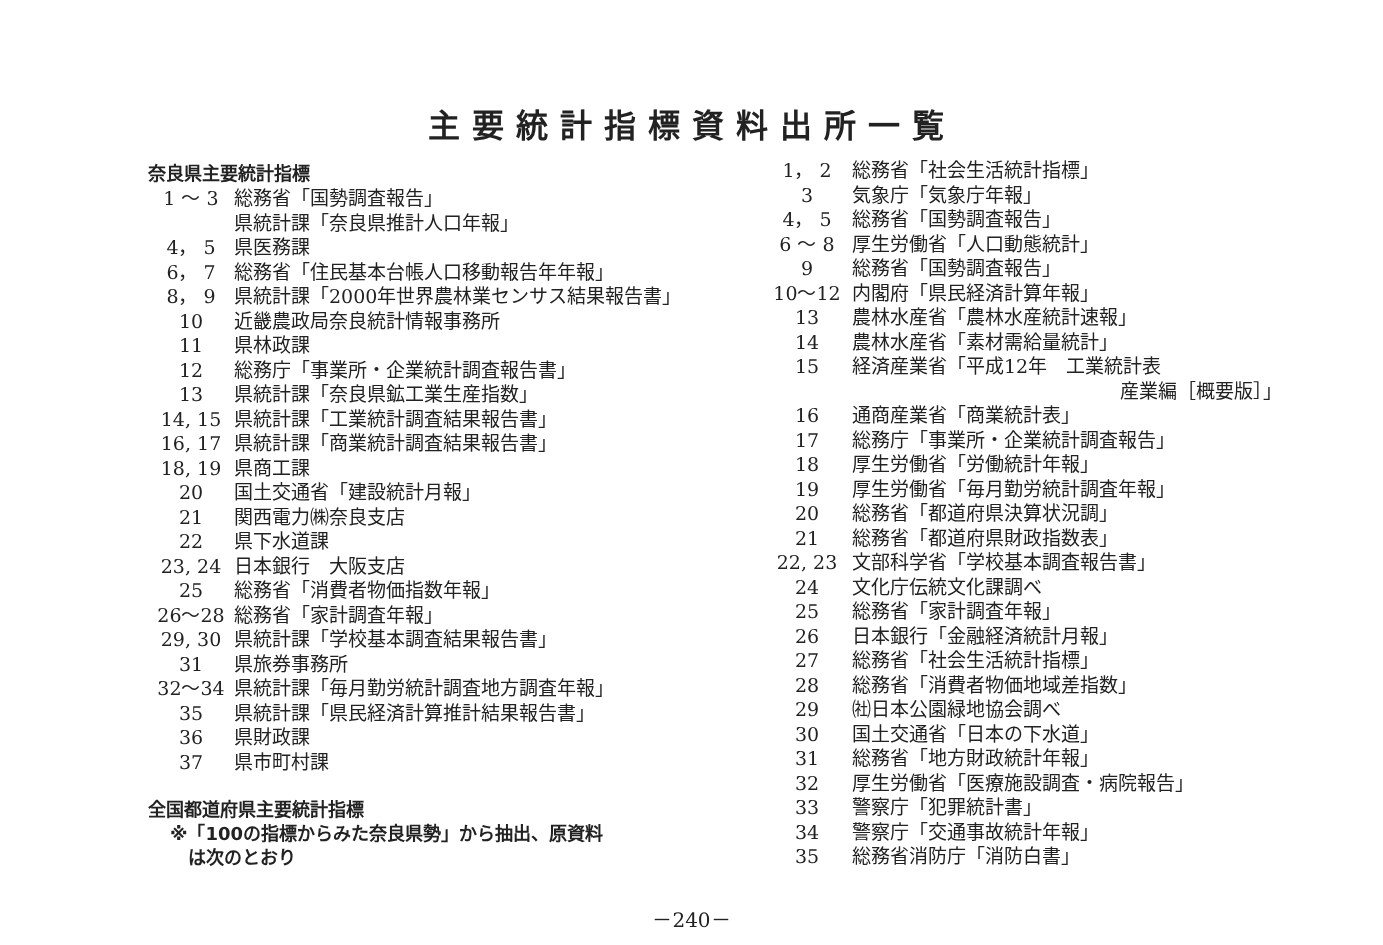主要統計指標資料出所一覧
奈良県主要統計指標
| 1 ～ 3 | 総務省「国勢調査報告」 |
| | 県統計課「奈良県推計人口年報」 |
| 4， 5 | 県医務課 |
| 6， 7 | 総務省「住民基本台帳人口移動報告年年報」 |
| 8， 9 | 県統計課「2000年世界農林業センサス結果報告書」 |
| 10 | 近畿農政局奈良統計情報事務所 |
| 11 | 県林政課 |
| 12 | 総務庁「事業所・企業統計調査報告書」 |
| 13 | 県統計課「奈良県鉱工業生産指数」 |
| 14, 15 | 県統計課「工業統計調査結果報告書」 |
| 16, 17 | 県統計課「商業統計調査結果報告書」 |
| 18, 19 | 県商工課 |
| 20 | 国土交通省「建設統計月報」 |
| 21 | 関西電力㈱奈良支店 |
| 22 | 県下水道課 |
| 23, 24 | 日本銀行 大阪支店 |
| 25 | 総務省「消費者物価指数年報」 |
| 26～28 | 総務省「家計調査年報」 |
| 29, 30 | 県統計課「学校基本調査結果報告書」 |
| 31 | 県旅券事務所 |
| 32～34 | 県統計課「毎月勤労統計調査地方調査年報」 |
| 35 | 県統計課「県民経済計算推計結果報告書」 |
| 36 | 県財政課 |
| 37 | 県市町村課 |
全国都道府県主要統計指標
※「100の指標からみた奈良県勢」から抽出、原資料
　は次のとおり
| 1， 2 | 総務省「社会生活統計指標」 |
| 3 | 気象庁「気象庁年報」 |
| 4， 5 | 総務省「国勢調査報告」 |
| 6 ～ 8 | 厚生労働省「人口動態統計」 |
| 9 | 総務省「国勢調査報告」 |
| 10～12 | 内閣府「県民経済計算年報」 |
| 13 | 農林水産省「農林水産統計速報」 |
| 14 | 農林水産省「素材需給量統計」 |
| 15 | 経済産業省「平成12年 工業統計表 産業編［概要版］」 |
| 16 | 通商産業省「商業統計表」 |
| 17 | 総務庁「事業所・企業統計調査報告」 |
| 18 | 厚生労働省「労働統計年報」 |
| 19 | 厚生労働省「毎月勤労統計調査年報」 |
| 20 | 総務省「都道府県決算状況調」 |
| 21 | 総務省「都道府県財政指数表」 |
| 22, 23 | 文部科学省「学校基本調査報告書」 |
| 24 | 文化庁伝統文化課調べ |
| 25 | 総務省「家計調査年報」 |
| 26 | 日本銀行「金融経済統計月報」 |
| 27 | 総務省「社会生活統計指標」 |
| 28 | 総務省「消費者物価地域差指数」 |
| 29 | ㈳日本公園緑地協会調べ |
| 30 | 国土交通省「日本の下水道」 |
| 31 | 総務省「地方財政統計年報」 |
| 32 | 厚生労働省「医療施設調査・病院報告」 |
| 33 | 警察庁「犯罪統計書」 |
| 34 | 警察庁「交通事故統計年報」 |
| 35 | 総務省消防庁「消防白書」 |
－240－